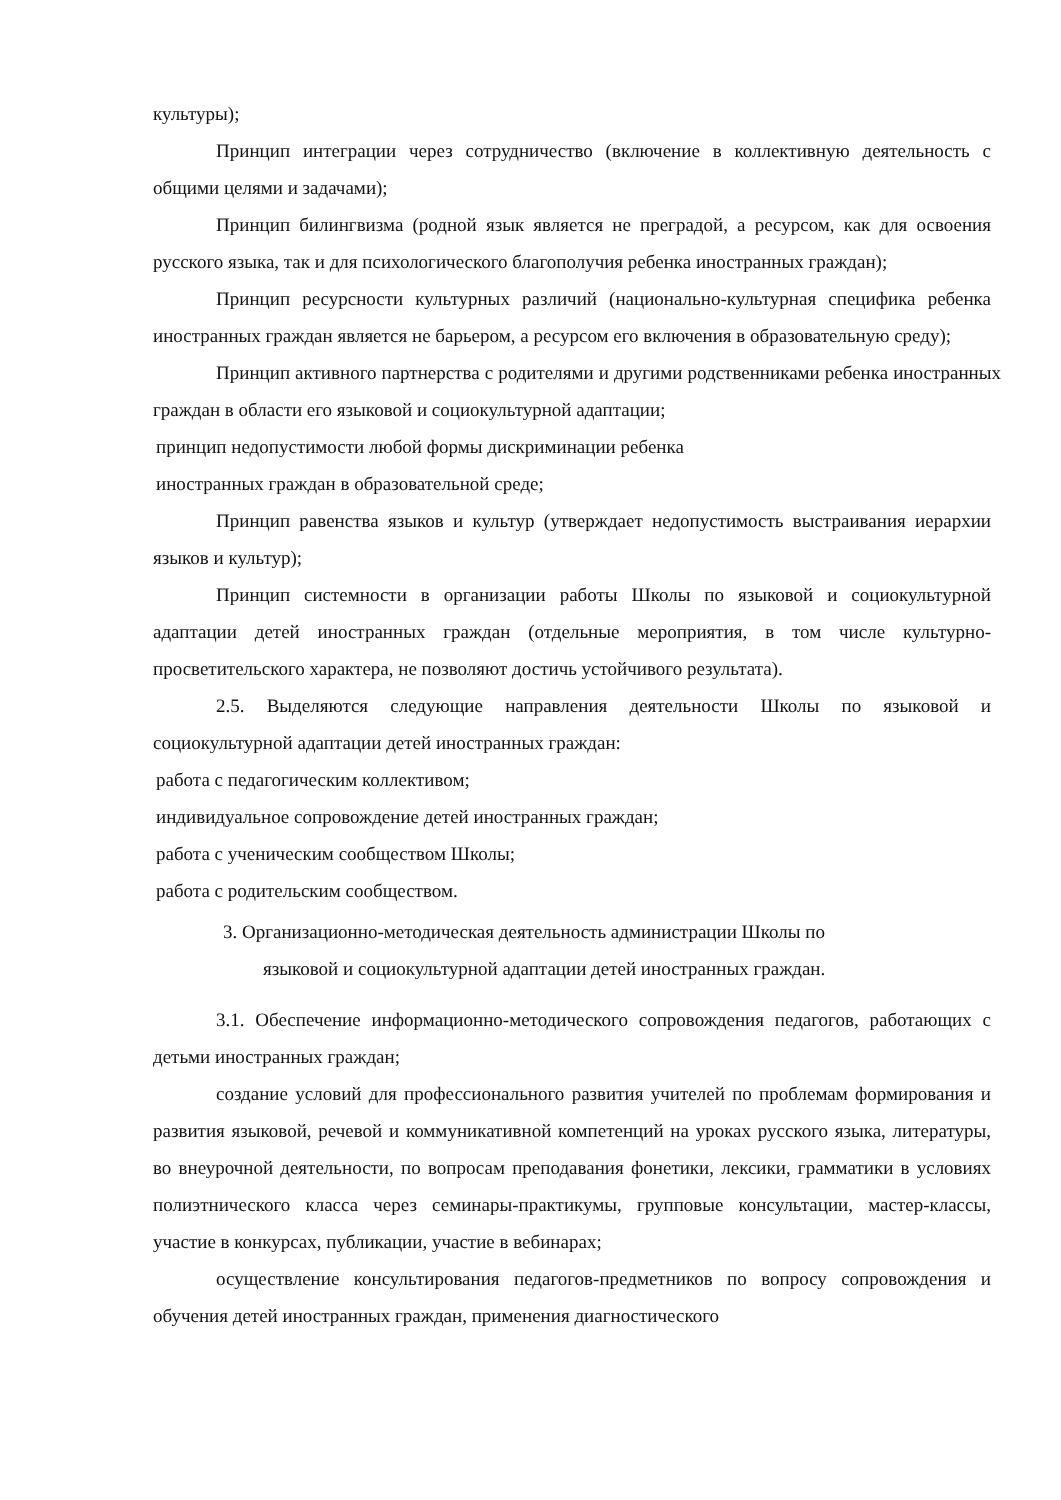культуры);
Принцип интеграции через сотрудничество (включение в коллективную деятельность с общими целями и задачами);
Принцип билингвизма (родной язык является не преградой, а ресурсом, как для освоения русского языка, так и для психологического благополучия ребенка иностранных граждан);
Принцип ресурсности культурных различий (национально-культурная специфика ребенка иностранных граждан является не барьером, а ресурсом его включения в образовательную среду);
Принцип активного партнерства с родителями и другими родственниками ребенка иностранных граждан в области его языковой и социокультурной адаптации;
принцип недопустимости любой формы дискриминации ребенка
иностранных граждан в образовательной среде;
Принцип равенства языков и культур (утверждает недопустимость выстраивания иерархии языков и культур);
Принцип системности в организации работы Школы по языковой и социокультурной адаптации детей иностранных граждан (отдельные мероприятия, в том числе культурно-просветительского характера, не позволяют достичь устойчивого результата).
2.5. Выделяются следующие направления деятельности Школы по языковой и социокультурной адаптации детей иностранных граждан:
работа с педагогическим коллективом;
индивидуальное сопровождение детей иностранных граждан;
работа с ученическим сообществом Школы;
работа с родительским сообществом.
3. Организационно-методическая деятельность администрации Школы по
языковой и социокультурной адаптации детей иностранных граждан.
3.1. Обеспечение информационно-методического сопровождения педагогов, работающих с детьми иностранных граждан;
создание условий для профессионального развития учителей по проблемам формирования и развития языковой, речевой и коммуникативной компетенций на уроках русского языка, литературы, во внеурочной деятельности, по вопросам преподавания фонетики, лексики, грамматики в условиях полиэтнического класса через семинары-практикумы, групповые консультации, мастер-классы, участие в конкурсах, публикации, участие в вебинарах;
осуществление консультирования педагогов-предметников по вопросу сопровождения и обучения детей иностранных граждан, применения диагностического